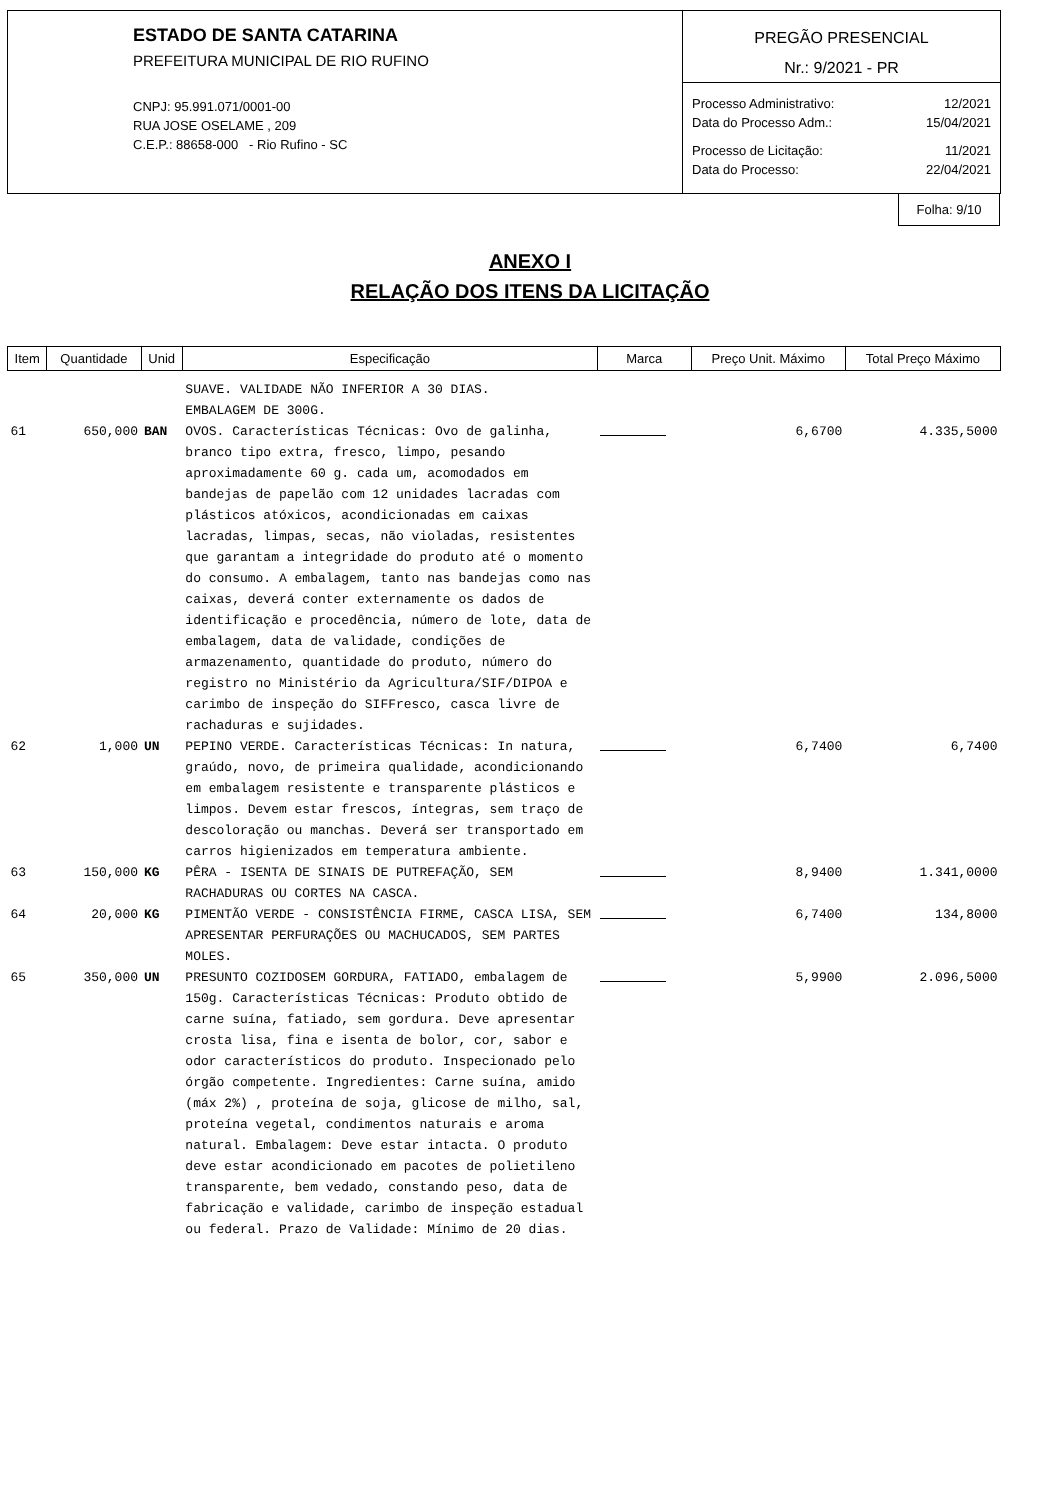ESTADO DE SANTA CATARINA
PREFEITURA MUNICIPAL DE RIO RUFINO
CNPJ: 95.991.071/0001-00
RUA JOSE OSELAME , 209
C.E.P.: 88658-000 - Rio Rufino - SC
PREGÃO PRESENCIAL
Nr.: 9/2021 - PR
| Processo Administrativo: | 12/2021 |
| Data do Processo Adm.: | 15/04/2021 |
| Processo de Licitação: | 11/2021 |
| Data do Processo: | 22/04/2021 |
Folha: 9/10
ANEXO I
RELAÇÃO DOS ITENS DA LICITAÇÃO
| Item | Quantidade | Unid | Especificação | Marca | Preço Unit. Máximo | Total Preço Máximo |
| --- | --- | --- | --- | --- | --- | --- |
| | | | SUAVE. VALIDADE NÃO INFERIOR A 30 DIAS. EMBALAGEM DE 300G. | | | |
| 61 | 650,000 | BAN | OVOS. Características Técnicas: Ovo de galinha, branco tipo extra, fresco, limpo, pesando aproximadamente 60 g. cada um, acomodados em bandejas de papelão com 12 unidades lacradas com plásticos atóxicos, acondicionadas em caixas lacradas, limpas, secas, não violadas, resistentes que garantam a integridade do produto até o momento do consumo. A embalagem, tanto nas bandejas como nas caixas, deverá conter externamente os dados de identificação e procedência, número de lote, data de embalagem, data de validade, condições de armazenamento, quantidade do produto, número do registro no Ministério da Agricultura/SIF/DIPOA e carimbo de inspeção do SIFFresco, casca livre de rachaduras e sujidades. | | 6,6700 | 4.335,5000 |
| 62 | 1,000 | UN | PEPINO VERDE. Características Técnicas: In natura, graúdo, novo, de primeira qualidade, acondicionando em embalagem resistente e transparente plásticos e limpos. Devem estar frescos, íntegras, sem traço de descoloração ou manchas. Deverá ser transportado em carros higienizados em temperatura ambiente. | | 6,7400 | 6,7400 |
| 63 | 150,000 | KG | PÊRA - ISENTA DE SINAIS DE PUTREFAÇÃO, SEM RACHADURAS OU CORTES NA CASCA. | | 8,9400 | 1.341,0000 |
| 64 | 20,000 | KG | PIMENTÃO VERDE - CONSISTÊNCIA FIRME, CASCA LISA, SEM APRESENTAR PERFURAÇÕES OU MACHUCADOS, SEM PARTES MOLES. | | 6,7400 | 134,8000 |
| 65 | 350,000 | UN | PRESUNTO COZIDOSEM GORDURA, FATIADO, embalagem de 150g. Características Técnicas: Produto obtido de carne suína, fatiado, sem gordura. Deve apresentar crosta lisa, fina e isenta de bolor, cor, sabor e odor característicos do produto. Inspecionado pelo órgão competente. Ingredientes: Carne suína, amido (máx 2%) , proteína de soja, glicose de milho, sal, proteína vegetal, condimentos naturais e aroma natural. Embalagem: Deve estar intacta. O produto deve estar acondicionado em pacotes de polietileno transparente, bem vedado, constando peso, data de fabricação e validade, carimbo de inspeção estadual ou federal. Prazo de Validade: Mínimo de 20 dias. | | 5,9900 | 2.096,5000 |